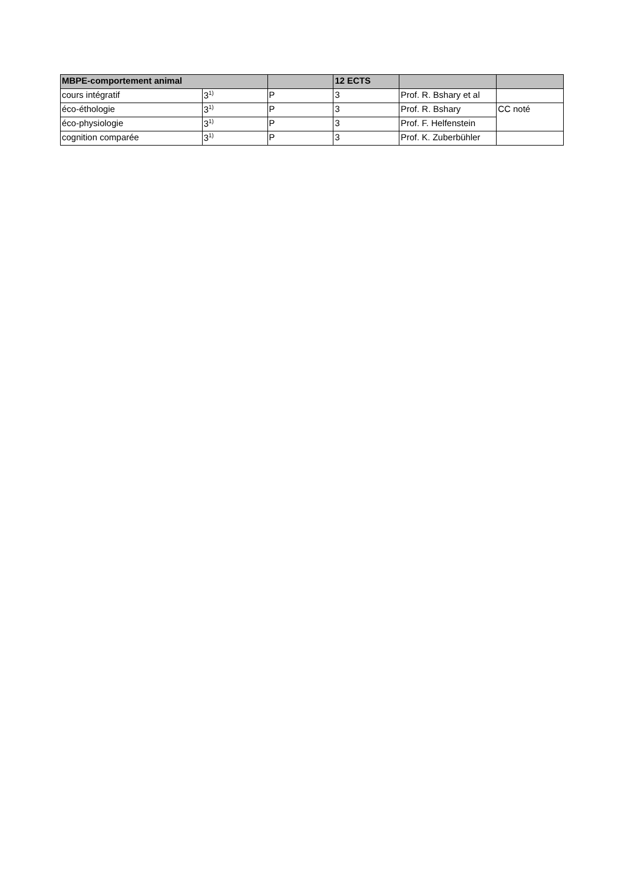| MBPE-comportement animal | | | 12 ECTS | | |
| --- | --- | --- | --- | --- | --- |
| cours intégratif | 3<sup>1)</sup> | P | 3 | Prof. R. Bshary et al | |
| éco-éthologie | 3<sup>1)</sup> | P | 3 | Prof. R. Bshary | CC noté |
| éco-physiologie | 3<sup>1)</sup> | P | 3 | Prof. F. Helfenstein | |
| cognition comparée | 3<sup>1)</sup> | P | 3 | Prof. K. Zuberbühler | |